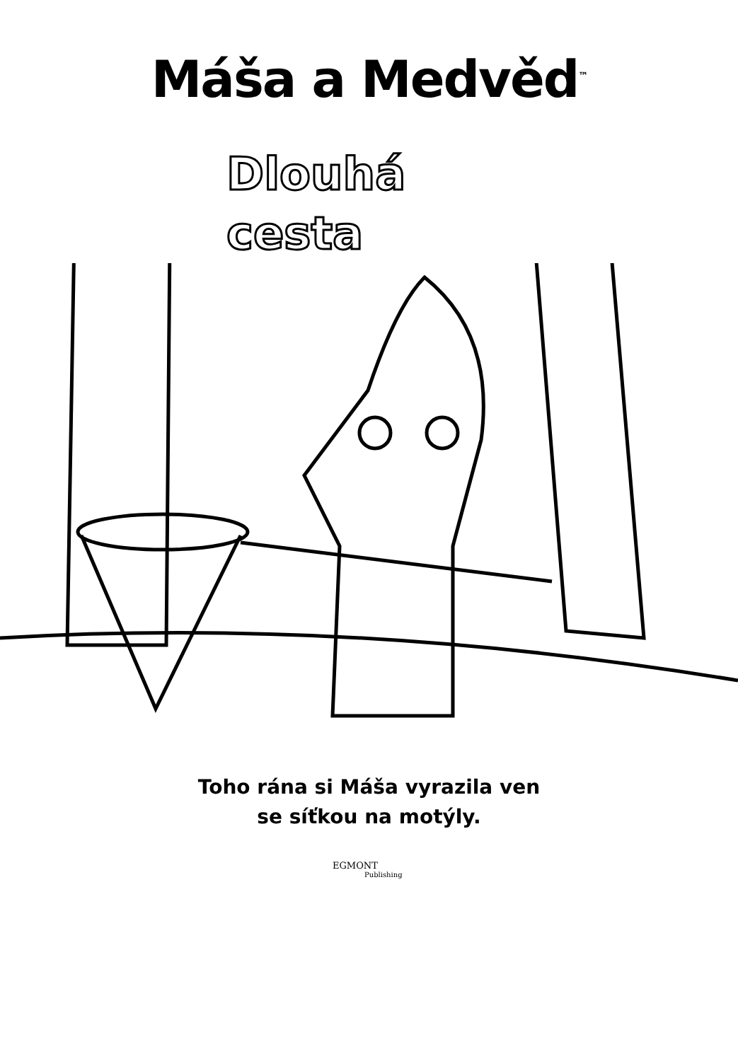Máša a Medvěd<sup>™</sup>
Dlouhá
cesta
Toho rána si Máša vyrazila ven
se síťkou na motýly.
EGMONT
Publishing